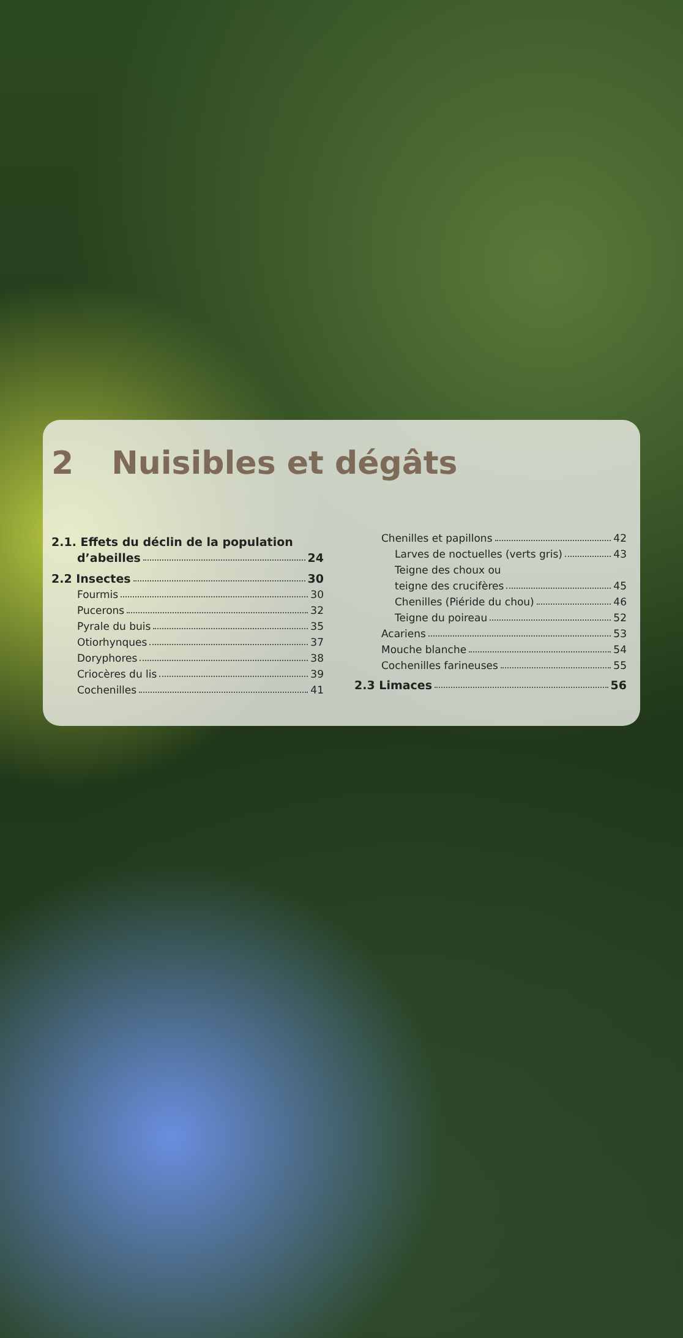2 Nuisibles et dégâts
2.1. Effets du déclin de la population
d’abeilles 24
2.2 Insectes 30
Fourmis 30
Pucerons 32
Pyrale du buis 35
Otiorhynques 37
Doryphores 38
Criocères du lis 39
Cochenilles 41
Chenilles et papillons 42
Larves de noctuelles (verts gris) 43
Teigne des choux ou
teigne des crucifères 45
Chenilles (Piéride du chou) 46
Teigne du poireau 52
Acariens 53
Mouche blanche 54
Cochenilles farineuses 55
2.3 Limaces 56